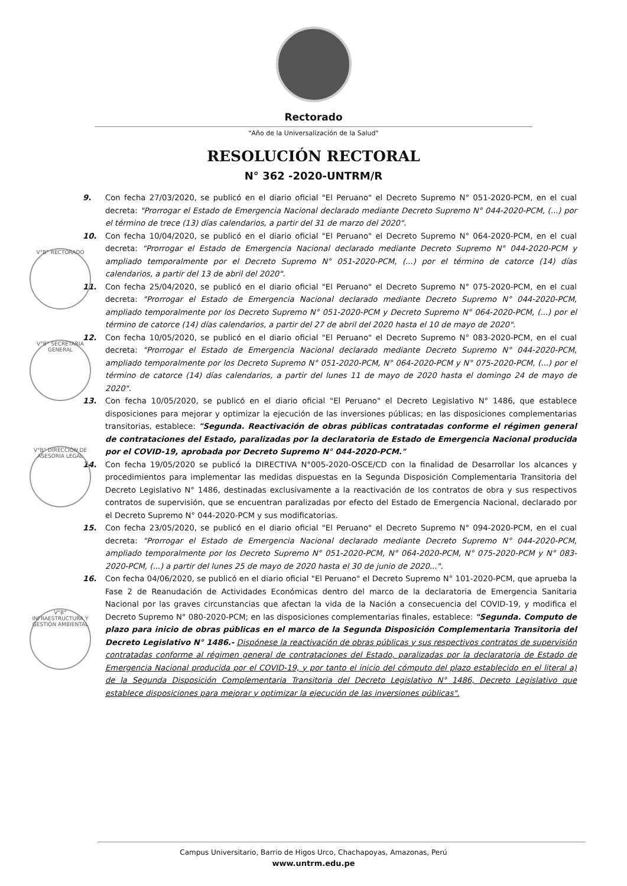Rectorado
"Año de la Universalización de la Salud"
RESOLUCIÓN RECTORAL
N° 362 -2020-UNTRM/R
9. Con fecha 27/03/2020, se publicó en el diario oficial "El Peruano" el Decreto Supremo N° 051-2020-PCM, en el cual decreta: "Prorrogar el Estado de Emergencia Nacional declarado mediante Decreto Supremo N° 044-2020-PCM, (...) por el término de trece (13) días calendarios, a partir del 31 de marzo del 2020".
10. Con fecha 10/04/2020, se publicó en el diario oficial "El Peruano" el Decreto Supremo N° 064-2020-PCM, en el cual decreta: "Prorrogar el Estado de Emergencia Nacional declarado mediante Decreto Supremo N° 044-2020-PCM y ampliado temporalmente por el Decreto Supremo N° 051-2020-PCM, (...) por el término de catorce (14) días calendarios, a partir del 13 de abril del 2020".
11. Con fecha 25/04/2020, se publicó en el diario oficial "El Peruano" el Decreto Supremo N° 075-2020-PCM, en el cual decreta: "Prorrogar el Estado de Emergencia Nacional declarado mediante Decreto Supremo N° 044-2020-PCM, ampliado temporalmente por los Decreto Supremo N° 051-2020-PCM y Decreto Supremo N° 064-2020-PCM, (...) por el término de catorce (14) días calendarios, a partir del 27 de abril del 2020 hasta el 10 de mayo de 2020".
12. Con fecha 10/05/2020, se publicó en el diario oficial "El Peruano" el Decreto Supremo N° 083-2020-PCM, en el cual decreta: "Prorrogar el Estado de Emergencia Nacional declarado mediante Decreto Supremo N° 044-2020-PCM, ampliado temporalmente por los Decreto Supremo N° 051-2020-PCM, N° 064-2020-PCM y N° 075-2020-PCM, (...) por el término de catorce (14) días calendarios, a partir del lunes 11 de mayo de 2020 hasta el domingo 24 de mayo de 2020".
13. Con fecha 10/05/2020, se publicó en el diario oficial "El Peruano" el Decreto Legislativo N° 1486, que establece disposiciones para mejorar y optimizar la ejecución de las inversiones públicas; en las disposiciones complementarias transitorias, establece: "Segunda. Reactivación de obras públicas contratadas conforme el régimen general de contrataciones del Estado, paralizadas por la declaratoria de Estado de Emergencia Nacional producida por el COVID-19, aprobada por Decreto Supremo N° 044-2020-PCM."
14. Con fecha 19/05/2020 se publicó la DIRECTIVA N°005-2020-OSCE/CD con la finalidad de Desarrollar los alcances y procedimientos para implementar las medidas dispuestas en la Segunda Disposición Complementaria Transitoria del Decreto Legislativo N° 1486, destinadas exclusivamente a la reactivación de los contratos de obra y sus respectivos contratos de supervisión, que se encuentran paralizadas por efecto del Estado de Emergencia Nacional, declarado por el Decreto Supremo N° 044-2020-PCM y sus modificatorias.
15. Con fecha 23/05/2020, se publicó en el diario oficial "El Peruano" el Decreto Supremo N° 094-2020-PCM, en el cual decreta: "Prorrogar el Estado de Emergencia Nacional declarado mediante Decreto Supremo N° 044-2020-PCM, ampliado temporalmente por los Decreto Supremo N° 051-2020-PCM, N° 064-2020-PCM, N° 075-2020-PCM y N° 083-2020-PCM, (...) a partir del lunes 25 de mayo de 2020 hasta el 30 de junio de 2020...".
16. Con fecha 04/06/2020, se publicó en el diario oficial "El Peruano" el Decreto Supremo N° 101-2020-PCM, que aprueba la Fase 2 de Reanudación de Actividades Económicas dentro del marco de la declaratoria de Emergencia Sanitaria Nacional por las graves circunstancias que afectan la vida de la Nación a consecuencia del COVID-19, y modifica el Decreto Supremo N° 080-2020-PCM; en las disposiciones complementarias finales, establece: "Segunda. Computo de plazo para inicio de obras públicas en el marco de la Segunda Disposición Complementaria Transitoria del Decreto Legislativo N° 1486.- Dispónese la reactivación de obras públicas y sus respectivos contratos de supervisión contratadas conforme al régimen general de contrataciones del Estado, paralizadas por la declaratoria de Estado de Emergencia Nacional producida por el COVID-19, y por tanto el inicio del cómputo del plazo establecido en el literal a) de la Segunda Disposición Complementaria Transitoria del Decreto Legislativo N° 1486, Decreto Legislativo que establece disposiciones para mejorar y optimizar la ejecución de las inversiones públicas".
V°B° RECTORADO
V°B° SECRETARIA GENERAL
V°B° DIRECCIÓN DE ASESORÍA LEGAL
V°B° INFRAESTRUCTURA Y GESTIÓN AMBIENTAL
Campus Universitario, Barrio de Higos Urco, Chachapoyas, Amazonas, Perú
www.untrm.edu.pe